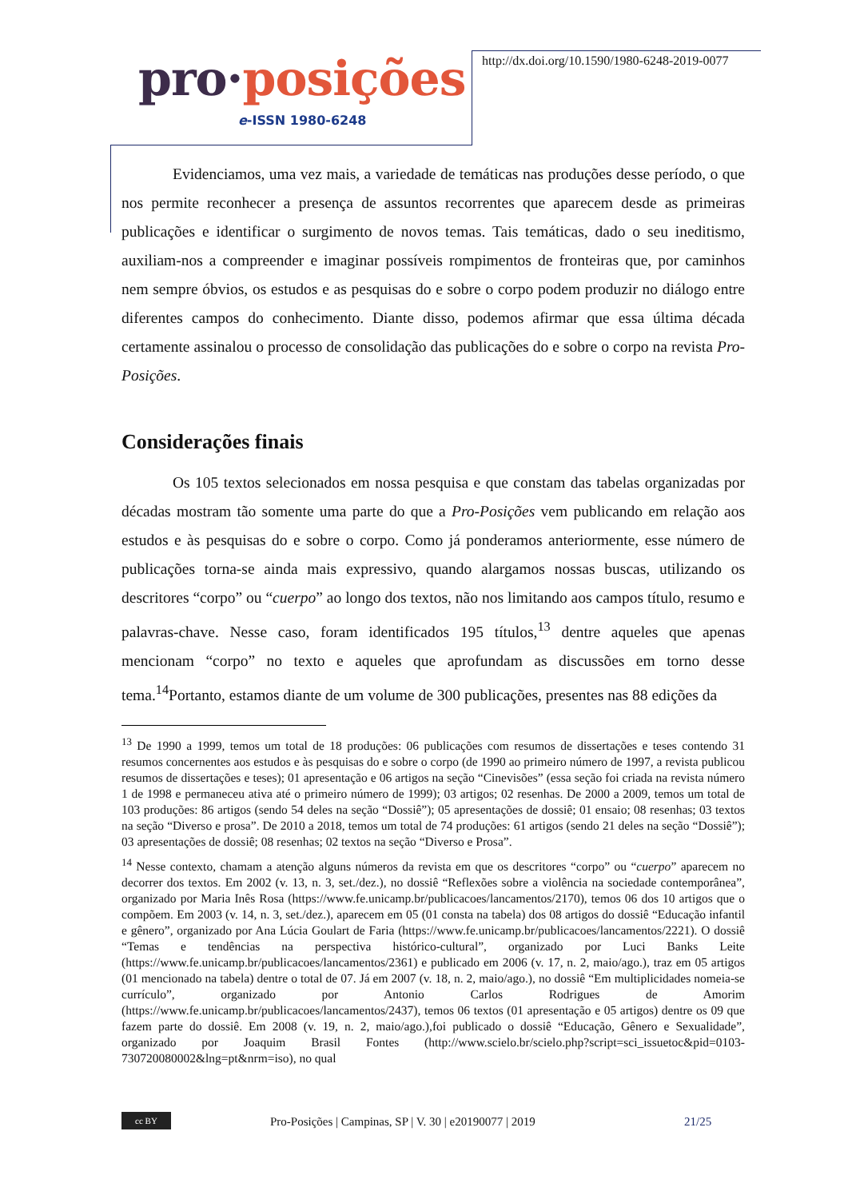pro·posições
e-ISSN 1980-6248
http://dx.doi.org/10.1590/1980-6248-2019-0077
Evidenciamos, uma vez mais, a variedade de temáticas nas produções desse período, o que nos permite reconhecer a presença de assuntos recorrentes que aparecem desde as primeiras publicações e identificar o surgimento de novos temas. Tais temáticas, dado o seu ineditismo, auxiliam-nos a compreender e imaginar possíveis rompimentos de fronteiras que, por caminhos nem sempre óbvios, os estudos e as pesquisas do e sobre o corpo podem produzir no diálogo entre diferentes campos do conhecimento. Diante disso, podemos afirmar que essa última década certamente assinalou o processo de consolidação das publicações do e sobre o corpo na revista Pro-Posições.
Considerações finais
Os 105 textos selecionados em nossa pesquisa e que constam das tabelas organizadas por décadas mostram tão somente uma parte do que a Pro-Posições vem publicando em relação aos estudos e às pesquisas do e sobre o corpo. Como já ponderamos anteriormente, esse número de publicações torna-se ainda mais expressivo, quando alargamos nossas buscas, utilizando os descritores “corpo” ou “cuerpo” ao longo dos textos, não nos limitando aos campos título, resumo e palavras-chave. Nesse caso, foram identificados 195 títulos,<sup>13</sup> dentre aqueles que apenas mencionam “corpo” no texto e aqueles que aprofundam as discussões em torno desse tema.<sup>14</sup>Portanto, estamos diante de um volume de 300 publicações, presentes nas 88 edições da
<sup>13</sup> De 1990 a 1999, temos um total de 18 produções: 06 publicações com resumos de dissertações e teses contendo 31 resumos concernentes aos estudos e às pesquisas do e sobre o corpo (de 1990 ao primeiro número de 1997, a revista publicou resumos de dissertações e teses); 01 apresentação e 06 artigos na seção “Cinevisões” (essa seção foi criada na revista número 1 de 1998 e permaneceu ativa até o primeiro número de 1999); 03 artigos; 02 resenhas. De 2000 a 2009, temos um total de 103 produções: 86 artigos (sendo 54 deles na seção “Dossiê”); 05 apresentações de dossiê; 01 ensaio; 08 resenhas; 03 textos na seção “Diverso e prosa”. De 2010 a 2018, temos um total de 74 produções: 61 artigos (sendo 21 deles na seção “Dossiê”); 03 apresentações de dossiê; 08 resenhas; 02 textos na seção “Diverso e Prosa”.
<sup>14</sup> Nesse contexto, chamam a atenção alguns números da revista em que os descritores “corpo” ou “cuerpo” aparecem no decorrer dos textos. Em 2002 (v. 13, n. 3, set./dez.), no dossiê “Reflexões sobre a violência na sociedade contemporânea”, organizado por Maria Inês Rosa (https://www.fe.unicamp.br/publicacoes/lancamentos/2170), temos 06 dos 10 artigos que o compõem. Em 2003 (v. 14, n. 3, set./dez.), aparecem em 05 (01 consta na tabela) dos 08 artigos do dossiê “Educação infantil e gênero”, organizado por Ana Lúcia Goulart de Faria (https://www.fe.unicamp.br/publicacoes/lancamentos/2221). O dossiê “Temas e tendências na perspectiva histórico-cultural”, organizado por Luci Banks Leite (https://www.fe.unicamp.br/publicacoes/lancamentos/2361) e publicado em 2006 (v. 17, n. 2, maio/ago.), traz em 05 artigos (01 mencionado na tabela) dentre o total de 07. Já em 2007 (v. 18, n. 2, maio/ago.), no dossiê “Em multiplicidades nomeia-se currículo”, organizado por Antonio Carlos Rodrigues de Amorim (https://www.fe.unicamp.br/publicacoes/lancamentos/2437), temos 06 textos (01 apresentação e 05 artigos) dentre os 09 que fazem parte do dossiê. Em 2008 (v. 19, n. 2, maio/ago.),foi publicado o dossiê “Educação, Gênero e Sexualidade”, organizado por Joaquim Brasil Fontes (http://www.scielo.br/scielo.php?script=sci_issuetoc&pid=0103-730720080002&lng=pt&nrm=iso), no qual
cc BY
Pro-Posições | Campinas, SP | V. 30 | e20190077 | 2019
21/25